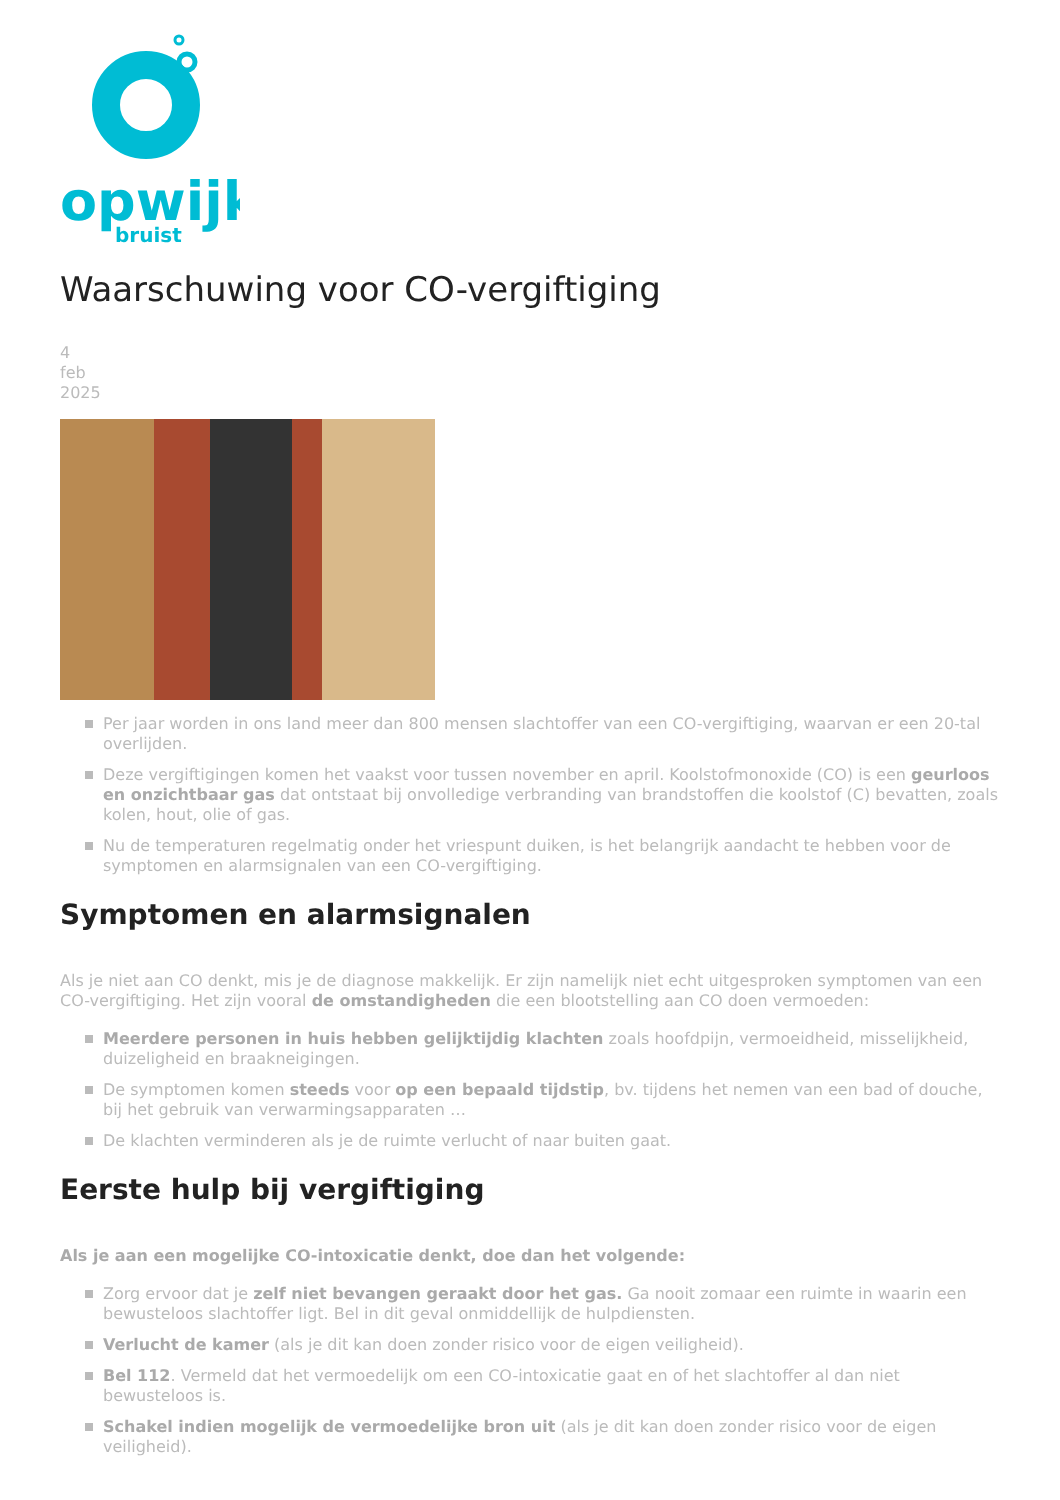opwijk
bruist
Waarschuwing voor CO-vergiftiging
4
feb
2025
Per jaar worden in ons land meer dan 800 mensen slachtoffer van een CO-vergiftiging, waarvan er een 20-tal overlijden.
Deze vergiftigingen komen het vaakst voor tussen november en april. Koolstofmonoxide (CO) is een geurloos en onzichtbaar gas dat ontstaat bij onvolledige verbranding van brandstoffen die koolstof (C) bevatten, zoals kolen, hout, olie of gas.
Nu de temperaturen regelmatig onder het vriespunt duiken, is het belangrijk aandacht te hebben voor de symptomen en alarmsignalen van een CO-vergiftiging.
Symptomen en alarmsignalen
Als je niet aan CO denkt, mis je de diagnose makkelijk. Er zijn namelijk niet echt uitgesproken symptomen van een CO-vergiftiging. Het zijn vooral de omstandigheden die een blootstelling aan CO doen vermoeden:
Meerdere personen in huis hebben gelijktijdig klachten zoals hoofdpijn, vermoeidheid, misselijkheid, duizeligheid en braakneigingen.
De symptomen komen steeds voor op een bepaald tijdstip, bv. tijdens het nemen van een bad of douche, bij het gebruik van verwarmingsapparaten …
De klachten verminderen als je de ruimte verlucht of naar buiten gaat.
Eerste hulp bij vergiftiging
Als je aan een mogelijke CO-intoxicatie denkt, doe dan het volgende:
Zorg ervoor dat je zelf niet bevangen geraakt door het gas. Ga nooit zomaar een ruimte in waarin een bewusteloos slachtoffer ligt. Bel in dit geval onmiddellijk de hulpdiensten.
Verlucht de kamer (als je dit kan doen zonder risico voor de eigen veiligheid).
Bel 112. Vermeld dat het vermoedelijk om een CO-intoxicatie gaat en of het slachtoffer al dan niet bewusteloos is.
Schakel indien mogelijk de vermoedelijke bron uit (als je dit kan doen zonder risico voor de eigen veiligheid).